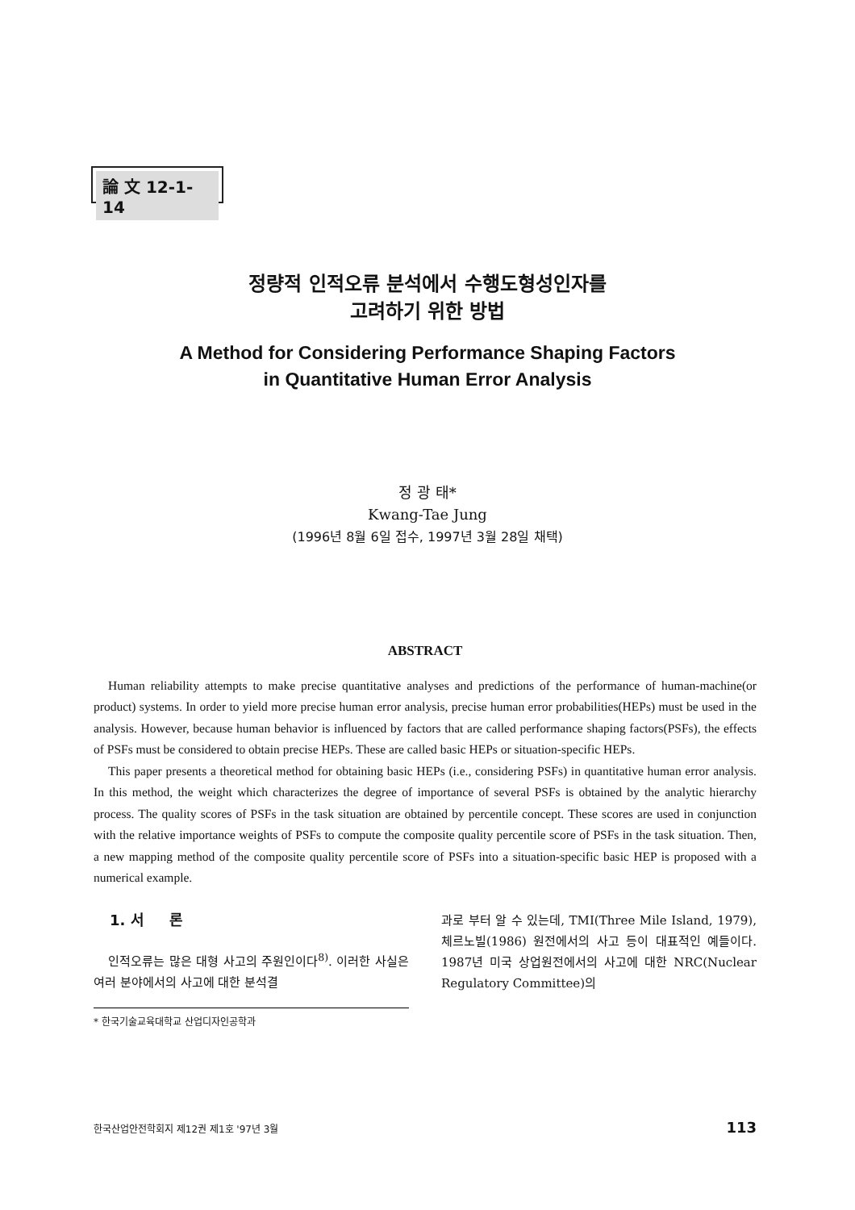論 文 12-1-14
정량적 인적오류 분석에서 수행도형성인자를
고려하기 위한 방법
A Method for Considering Performance Shaping Factors
in Quantitative Human Error Analysis
정 광 태*
Kwang-Tae Jung
(1996년 8월 6일 접수, 1997년 3월 28일 채택)
ABSTRACT
Human reliability attempts to make precise quantitative analyses and predictions of the performance of human-machine(or product) systems. In order to yield more precise human error analysis, precise human error probabilities(HEPs) must be used in the analysis. However, because human behavior is influenced by factors that are called performance shaping factors(PSFs), the effects of PSFs must be considered to obtain precise HEPs. These are called basic HEPs or situation-specific HEPs.
This paper presents a theoretical method for obtaining basic HEPs (i.e., considering PSFs) in quantitative human error analysis. In this method, the weight which characterizes the degree of importance of several PSFs is obtained by the analytic hierarchy process. The quality scores of PSFs in the task situation are obtained by percentile concept. These scores are used in conjunction with the relative importance weights of PSFs to compute the composite quality percentile score of PSFs in the task situation. Then, a new mapping method of the composite quality percentile score of PSFs into a situation-specific basic HEP is proposed with a numerical example.
1. 서 론
인적오류는 많은 대형 사고의 주원인이다<sup>8)</sup>. 이러한 사실은 여러 분야에서의 사고에 대한 분석결
* 한국기술교육대학교 산업디자인공학과
과로 부터 알 수 있는데, TMI(Three Mile Island, 1979), 체르노빌(1986) 원전에서의 사고 등이 대표적인 예들이다. 1987년 미국 상업원전에서의 사고에 대한 NRC(Nuclear Regulatory Committee)의
한국산업안전학회지 제12권 제1호 '97년 3월 113